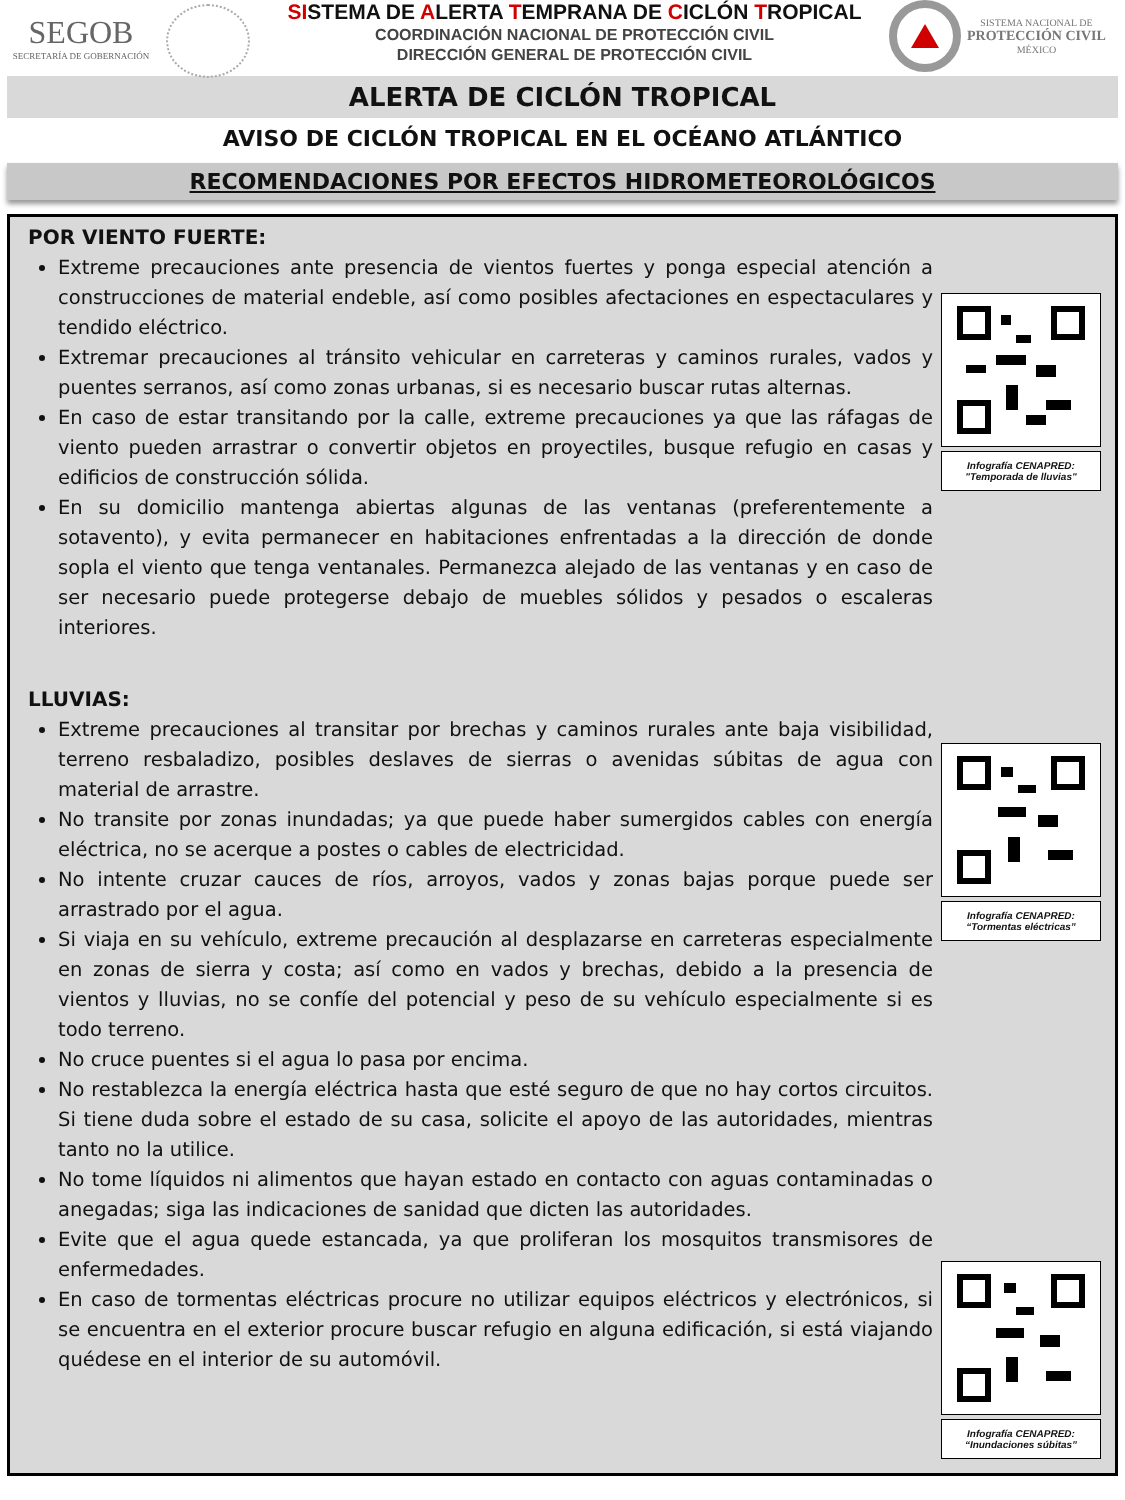SEGOB
SECRETARÍA DE GOBERNACIÓN
SISTEMA DE ALERTA TEMPRANA DE CICLÓN TROPICAL
COORDINACIÓN NACIONAL DE PROTECCIÓN CIVIL
DIRECCIÓN GENERAL DE PROTECCIÓN CIVIL
SISTEMA NACIONAL DE
PROTECCIÓN CIVIL
MÉXICO
ALERTA DE CICLÓN TROPICAL
AVISO DE CICLÓN TROPICAL EN EL OCÉANO ATLÁNTICO
RECOMENDACIONES POR EFECTOS HIDROMETEOROLÓGICOS
POR VIENTO FUERTE:
Extreme precauciones ante presencia de vientos fuertes y ponga especial atención a construcciones de material endeble, así como posibles afectaciones en espectaculares y tendido eléctrico.
Extremar precauciones al tránsito vehicular en carreteras y caminos rurales, vados y puentes serranos, así como zonas urbanas, si es necesario buscar rutas alternas.
En caso de estar transitando por la calle, extreme precauciones ya que las ráfagas de viento pueden arrastrar o convertir objetos en proyectiles, busque refugio en casas y edificios de construcción sólida.
En su domicilio mantenga abiertas algunas de las ventanas (preferentemente a sotavento), y evita permanecer en habitaciones enfrentadas a la dirección de donde sopla el viento que tenga ventanales. Permanezca alejado de las ventanas y en caso de ser necesario puede protegerse debajo de muebles sólidos y pesados o escaleras interiores.
Infografía CENAPRED:
"Temporada de lluvias"
LLUVIAS:
Extreme precauciones al transitar por brechas y caminos rurales ante baja visibilidad, terreno resbaladizo, posibles deslaves de sierras o avenidas súbitas de agua con material de arrastre.
No transite por zonas inundadas; ya que puede haber sumergidos cables con energía eléctrica, no se acerque a postes o cables de electricidad.
No intente cruzar cauces de ríos, arroyos, vados y zonas bajas porque puede ser arrastrado por el agua.
Si viaja en su vehículo, extreme precaución al desplazarse en carreteras especialmente en zonas de sierra y costa; así como en vados y brechas, debido a la presencia de vientos y lluvias, no se confíe del potencial y peso de su vehículo especialmente si es todo terreno.
No cruce puentes si el agua lo pasa por encima.
No restablezca la energía eléctrica hasta que esté seguro de que no hay cortos circuitos. Si tiene duda sobre el estado de su casa, solicite el apoyo de las autoridades, mientras tanto no la utilice.
No tome líquidos ni alimentos que hayan estado en contacto con aguas contaminadas o anegadas; siga las indicaciones de sanidad que dicten las autoridades.
Evite que el agua quede estancada, ya que proliferan los mosquitos transmisores de enfermedades.
En caso de tormentas eléctricas procure no utilizar equipos eléctricos y electrónicos, si se encuentra en el exterior procure buscar refugio en alguna edificación, si está viajando quédese en el interior de su automóvil.
Infografía CENAPRED:
“Tormentas eléctricas”
Infografía CENAPRED:
“Inundaciones súbitas”